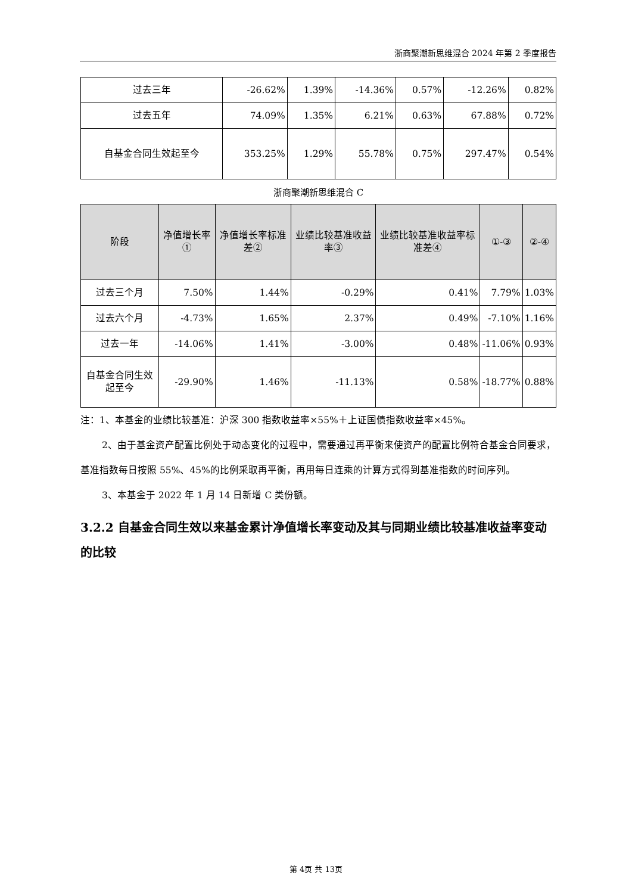浙商聚潮新思维混合 2024 年第 2 季度报告
| 过去三年 | -26.62% | 1.39% | -14.36% | 0.57% | -12.26% | 0.82% |
| 过去五年 | 74.09% | 1.35% | 6.21% | 0.63% | 67.88% | 0.72% |
| 自基金合同生效起至今 | 353.25% | 1.29% | 55.78% | 0.75% | 297.47% | 0.54% |
浙商聚潮新思维混合 C
| 阶段 | 净值增长率① | 净值增长率标准差② | 业绩比较基准收益率③ | 业绩比较基准收益率标准差④ | ①-③ | ②-④ |
| --- | --- | --- | --- | --- | --- | --- |
| 过去三个月 | 7.50% | 1.44% | -0.29% | 0.41% | 7.79% | 1.03% |
| 过去六个月 | -4.73% | 1.65% | 2.37% | 0.49% | -7.10% | 1.16% |
| 过去一年 | -14.06% | 1.41% | -3.00% | 0.48% | -11.06% | 0.93% |
| 自基金合同生效起至今 | -29.90% | 1.46% | -11.13% | 0.58% | -18.77% | 0.88% |
注：1、本基金的业绩比较基准：沪深 300 指数收益率×55%＋上证国债指数收益率×45%。
2、由于基金资产配置比例处于动态变化的过程中，需要通过再平衡来使资产的配置比例符合基金合同要求，基准指数每日按照 55%、45%的比例采取再平衡，再用每日连乘的计算方式得到基准指数的时间序列。
3、本基金于 2022 年 1 月 14 日新增 C 类份额。
3.2.2 自基金合同生效以来基金累计净值增长率变动及其与同期业绩比较基准收益率变动的比较
第 4页 共 13页